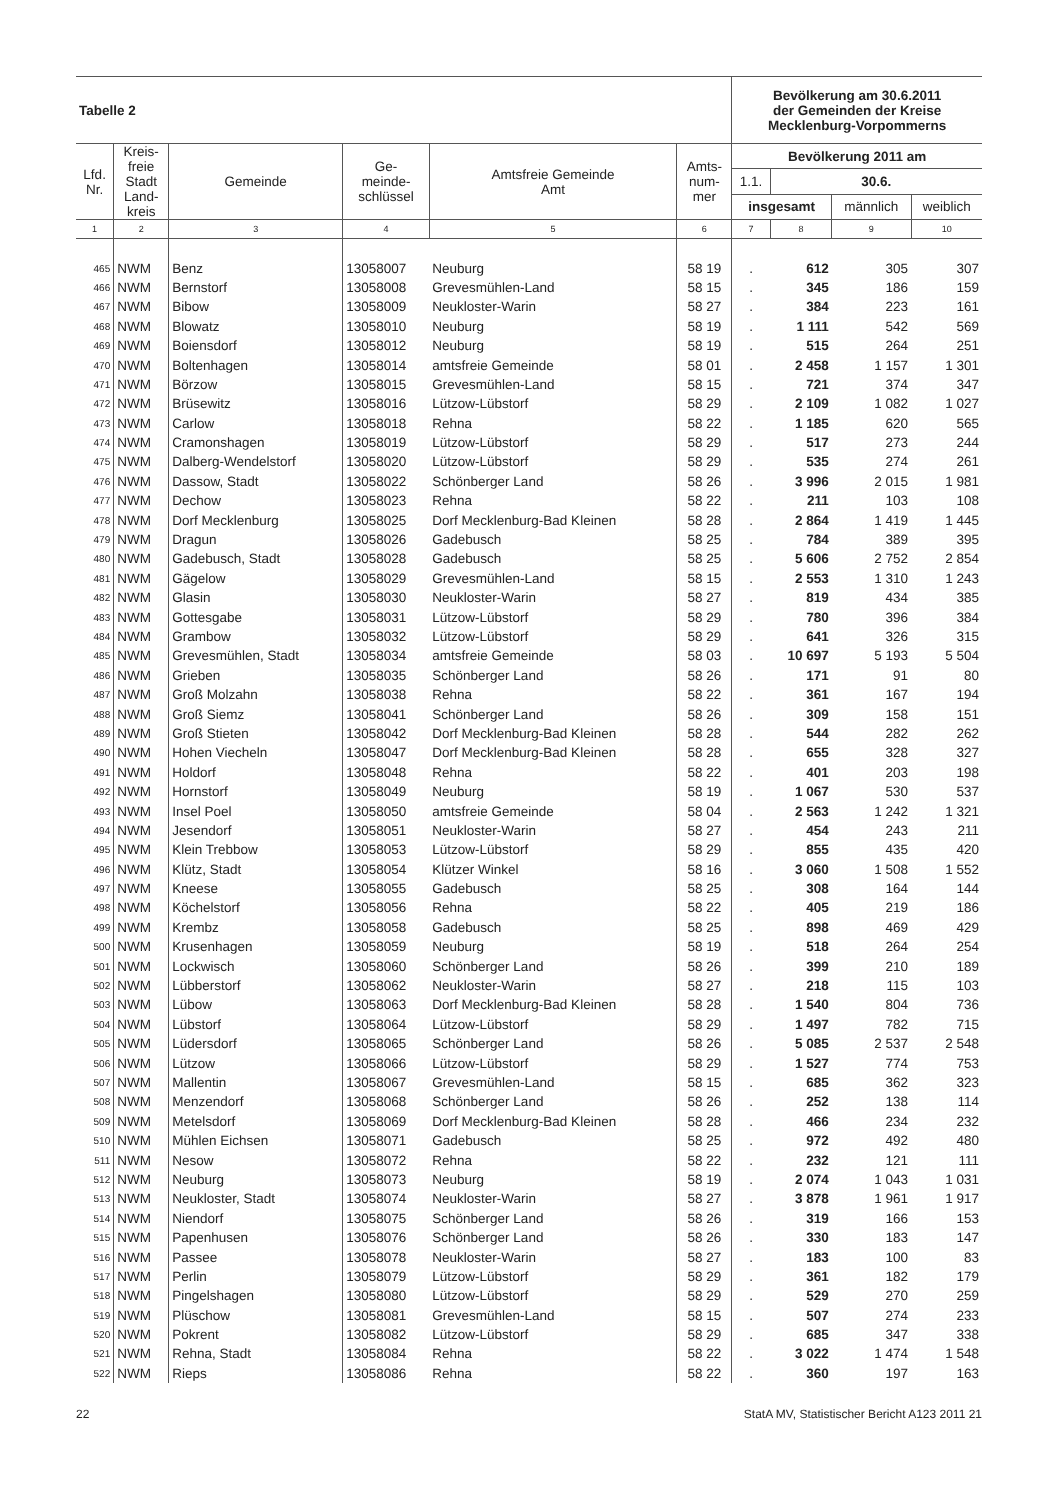| Tabelle 2 | | | | | | Bevölkerung am 30.6.2011 der Gemeinden der Kreise Mecklenburg-Vorpommerns | | | |
| Lfd. Nr. | Kreis- freie Stadt Land- kreis | Gemeinde | Ge- meinde- schlüssel | Amtsfreie Gemeinde Amt | Amts- num- mer | Bevölkerung 2011 am | | | |
| | | | | | | 1.1. | 30.6. | | |
| | | | | | | insgesamt | | männlich | weiblich |
| 1 | 2 | 3 | 4 | 5 | 6 | 7 | 8 | 9 | 10 |
| 465 | NWM | Benz | 13058007 | Neuburg | 58 19 | . | 612 | 305 | 307 |
| 466 | NWM | Bernstorf | 13058008 | Grevesmühlen-Land | 58 15 | . | 345 | 186 | 159 |
| 467 | NWM | Bibow | 13058009 | Neukloster-Warin | 58 27 | . | 384 | 223 | 161 |
| 468 | NWM | Blowatz | 13058010 | Neuburg | 58 19 | . | 1 111 | 542 | 569 |
| 469 | NWM | Boiensdorf | 13058012 | Neuburg | 58 19 | . | 515 | 264 | 251 |
| 470 | NWM | Boltenhagen | 13058014 | amtsfreie Gemeinde | 58 01 | . | 2 458 | 1 157 | 1 301 |
| 471 | NWM | Börzow | 13058015 | Grevesmühlen-Land | 58 15 | . | 721 | 374 | 347 |
| 472 | NWM | Brüsewitz | 13058016 | Lützow-Lübstorf | 58 29 | . | 2 109 | 1 082 | 1 027 |
| 473 | NWM | Carlow | 13058018 | Rehna | 58 22 | . | 1 185 | 620 | 565 |
| 474 | NWM | Cramonshagen | 13058019 | Lützow-Lübstorf | 58 29 | . | 517 | 273 | 244 |
| 475 | NWM | Dalberg-Wendelstorf | 13058020 | Lützow-Lübstorf | 58 29 | . | 535 | 274 | 261 |
| 476 | NWM | Dassow, Stadt | 13058022 | Schönberger Land | 58 26 | . | 3 996 | 2 015 | 1 981 |
| 477 | NWM | Dechow | 13058023 | Rehna | 58 22 | . | 211 | 103 | 108 |
| 478 | NWM | Dorf Mecklenburg | 13058025 | Dorf Mecklenburg-Bad Kleinen | 58 28 | . | 2 864 | 1 419 | 1 445 |
| 479 | NWM | Dragun | 13058026 | Gadebusch | 58 25 | . | 784 | 389 | 395 |
| 480 | NWM | Gadebusch, Stadt | 13058028 | Gadebusch | 58 25 | . | 5 606 | 2 752 | 2 854 |
| 481 | NWM | Gägelow | 13058029 | Grevesmühlen-Land | 58 15 | . | 2 553 | 1 310 | 1 243 |
| 482 | NWM | Glasin | 13058030 | Neukloster-Warin | 58 27 | . | 819 | 434 | 385 |
| 483 | NWM | Gottesgabe | 13058031 | Lützow-Lübstorf | 58 29 | . | 780 | 396 | 384 |
| 484 | NWM | Grambow | 13058032 | Lützow-Lübstorf | 58 29 | . | 641 | 326 | 315 |
| 485 | NWM | Grevesmühlen, Stadt | 13058034 | amtsfreie Gemeinde | 58 03 | . | 10 697 | 5 193 | 5 504 |
| 486 | NWM | Grieben | 13058035 | Schönberger Land | 58 26 | . | 171 | 91 | 80 |
| 487 | NWM | Groß Molzahn | 13058038 | Rehna | 58 22 | . | 361 | 167 | 194 |
| 488 | NWM | Groß Siemz | 13058041 | Schönberger Land | 58 26 | . | 309 | 158 | 151 |
| 489 | NWM | Groß Stieten | 13058042 | Dorf Mecklenburg-Bad Kleinen | 58 28 | . | 544 | 282 | 262 |
| 490 | NWM | Hohen Viecheln | 13058047 | Dorf Mecklenburg-Bad Kleinen | 58 28 | . | 655 | 328 | 327 |
| 491 | NWM | Holdorf | 13058048 | Rehna | 58 22 | . | 401 | 203 | 198 |
| 492 | NWM | Hornstorf | 13058049 | Neuburg | 58 19 | . | 1 067 | 530 | 537 |
| 493 | NWM | Insel Poel | 13058050 | amtsfreie Gemeinde | 58 04 | . | 2 563 | 1 242 | 1 321 |
| 494 | NWM | Jesendorf | 13058051 | Neukloster-Warin | 58 27 | . | 454 | 243 | 211 |
| 495 | NWM | Klein Trebbow | 13058053 | Lützow-Lübstorf | 58 29 | . | 855 | 435 | 420 |
| 496 | NWM | Klütz, Stadt | 13058054 | Klützer Winkel | 58 16 | . | 3 060 | 1 508 | 1 552 |
| 497 | NWM | Kneese | 13058055 | Gadebusch | 58 25 | . | 308 | 164 | 144 |
| 498 | NWM | Köchelstorf | 13058056 | Rehna | 58 22 | . | 405 | 219 | 186 |
| 499 | NWM | Krembz | 13058058 | Gadebusch | 58 25 | . | 898 | 469 | 429 |
| 500 | NWM | Krusenhagen | 13058059 | Neuburg | 58 19 | . | 518 | 264 | 254 |
| 501 | NWM | Lockwisch | 13058060 | Schönberger Land | 58 26 | . | 399 | 210 | 189 |
| 502 | NWM | Lübberstorf | 13058062 | Neukloster-Warin | 58 27 | . | 218 | 115 | 103 |
| 503 | NWM | Lübow | 13058063 | Dorf Mecklenburg-Bad Kleinen | 58 28 | . | 1 540 | 804 | 736 |
| 504 | NWM | Lübstorf | 13058064 | Lützow-Lübstorf | 58 29 | . | 1 497 | 782 | 715 |
| 505 | NWM | Lüdersdorf | 13058065 | Schönberger Land | 58 26 | . | 5 085 | 2 537 | 2 548 |
| 506 | NWM | Lützow | 13058066 | Lützow-Lübstorf | 58 29 | . | 1 527 | 774 | 753 |
| 507 | NWM | Mallentin | 13058067 | Grevesmühlen-Land | 58 15 | . | 685 | 362 | 323 |
| 508 | NWM | Menzendorf | 13058068 | Schönberger Land | 58 26 | . | 252 | 138 | 114 |
| 509 | NWM | Metelsdorf | 13058069 | Dorf Mecklenburg-Bad Kleinen | 58 28 | . | 466 | 234 | 232 |
| 510 | NWM | Mühlen Eichsen | 13058071 | Gadebusch | 58 25 | . | 972 | 492 | 480 |
| 511 | NWM | Nesow | 13058072 | Rehna | 58 22 | . | 232 | 121 | 111 |
| 512 | NWM | Neuburg | 13058073 | Neuburg | 58 19 | . | 2 074 | 1 043 | 1 031 |
| 513 | NWM | Neukloster, Stadt | 13058074 | Neukloster-Warin | 58 27 | . | 3 878 | 1 961 | 1 917 |
| 514 | NWM | Niendorf | 13058075 | Schönberger Land | 58 26 | . | 319 | 166 | 153 |
| 515 | NWM | Papenhusen | 13058076 | Schönberger Land | 58 26 | . | 330 | 183 | 147 |
| 516 | NWM | Passee | 13058078 | Neukloster-Warin | 58 27 | . | 183 | 100 | 83 |
| 517 | NWM | Perlin | 13058079 | Lützow-Lübstorf | 58 29 | . | 361 | 182 | 179 |
| 518 | NWM | Pingelshagen | 13058080 | Lützow-Lübstorf | 58 29 | . | 529 | 270 | 259 |
| 519 | NWM | Plüschow | 13058081 | Grevesmühlen-Land | 58 15 | . | 507 | 274 | 233 |
| 520 | NWM | Pokrent | 13058082 | Lützow-Lübstorf | 58 29 | . | 685 | 347 | 338 |
| 521 | NWM | Rehna, Stadt | 13058084 | Rehna | 58 22 | . | 3 022 | 1 474 | 1 548 |
| 522 | NWM | Rieps | 13058086 | Rehna | 58 22 | . | 360 | 197 | 163 |
22 StatA MV, Statistischer Bericht A123 2011 21